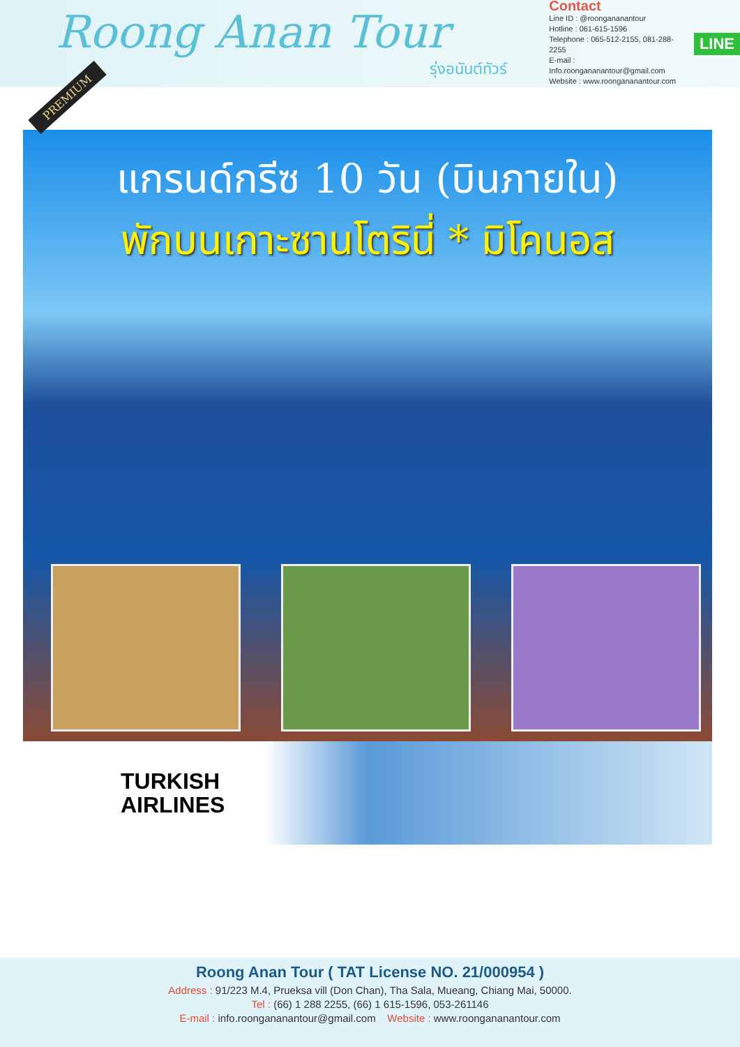Roong Anan Tour
รุ่งอนันต์ทัวร์
Contact
Line ID : @roongananantour
Hotline : 061-615-1596
Telephone : 065-512-2155, 081-288-2255
E-mail : Info.roongananantour@gmail.com
Website : www.roongananantour.com
LINE
PREMIUM
แกรนด์กรีซ 10 วัน (บินภายใน)
พักบนเกาะซานโตรินี่ * มิโคนอส
TURKISH
AIRLINES
Roong Anan Tour ( TAT License NO. 21/000954 )
Address : 91/223 M.4, Prueksa vill (Don Chan), Tha Sala, Mueang, Chiang Mai, 50000.
Tel : (66) 1 288 2255, (66) 1 615-1596, 053-261146
E-mail : info.roongananantour@gmail.com Website : www.roongananantour.com